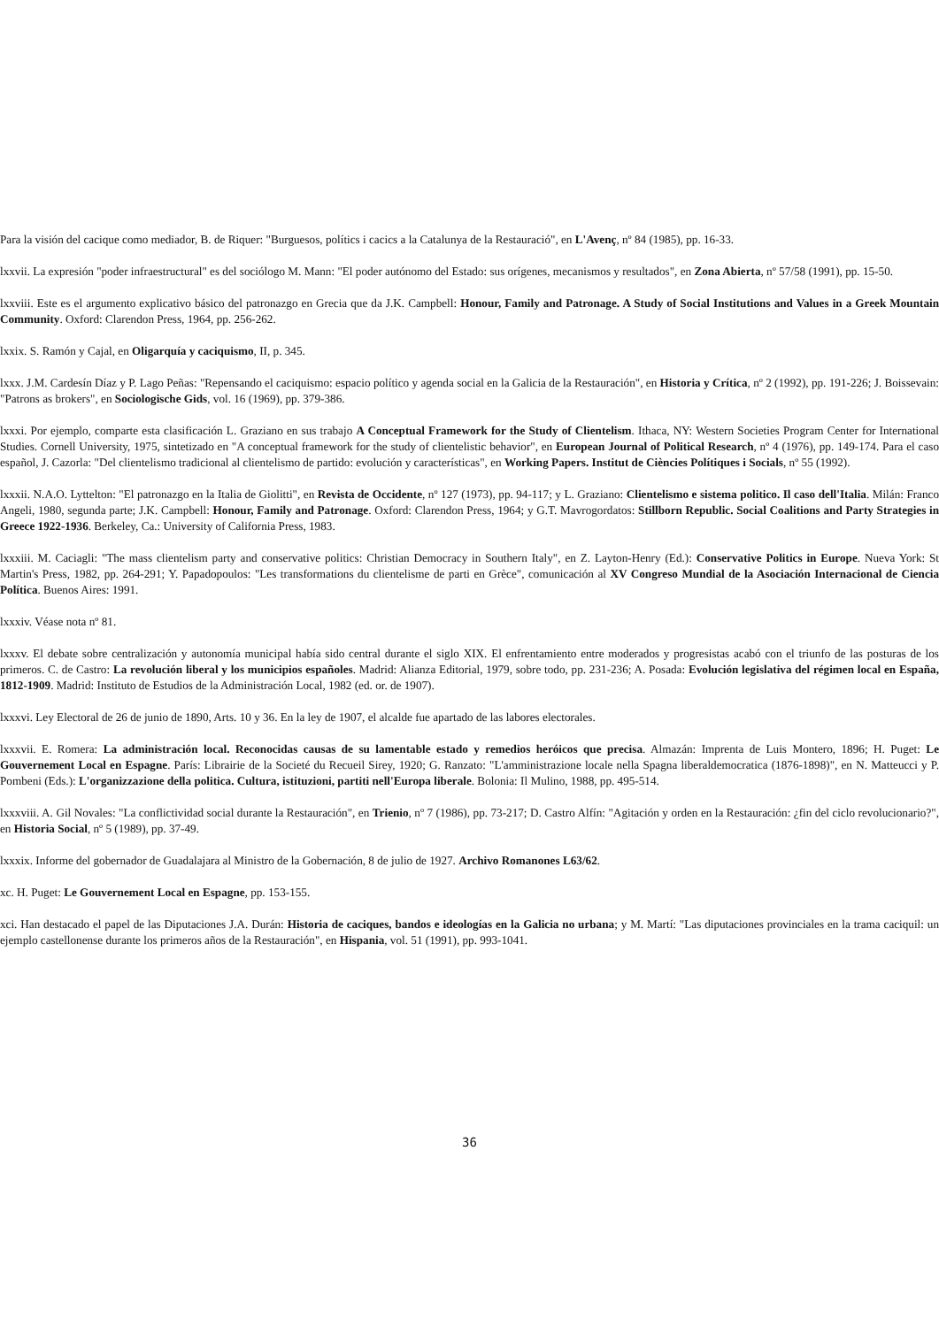Para la visión del cacique como mediador, B. de Riquer: "Burguesos, polítics i cacics a la Catalunya de la Restauració", en L'Avenç, nº 84 (1985), pp. 16-33.
lxxvii. La expresión "poder infraestructural" es del sociólogo M. Mann: "El poder autónomo del Estado: sus orígenes, mecanismos y resultados", en Zona Abierta, nº 57/58 (1991), pp. 15-50.
lxxviii. Este es el argumento explicativo básico del patronazgo en Grecia que da J.K. Campbell: Honour, Family and Patronage. A Study of Social Institutions and Values in a Greek Mountain Community. Oxford: Clarendon Press, 1964, pp. 256-262.
lxxix. S. Ramón y Cajal, en Oligarquía y caciquismo, II, p. 345.
lxxx. J.M. Cardesín Díaz y P. Lago Peñas: "Repensando el caciquismo: espacio político y agenda social en la Galicia de la Restauración", en Historia y Crítica, nº 2 (1992), pp. 191-226; J. Boissevain: "Patrons as brokers", en Sociologische Gids, vol. 16 (1969), pp. 379-386.
lxxxi. Por ejemplo, comparte esta clasificación L. Graziano en sus trabajo A Conceptual Framework for the Study of Clientelism. Ithaca, NY: Western Societies Program Center for International Studies. Cornell University, 1975, sintetizado en "A conceptual framework for the study of clientelistic behavior", en European Journal of Political Research, nº 4 (1976), pp. 149-174. Para el caso español, J. Cazorla: "Del clientelismo tradicional al clientelismo de partido: evolución y características", en Working Papers. Institut de Ciències Polítiques i Socials, nº 55 (1992).
lxxxii. N.A.O. Lyttelton: "El patronazgo en la Italia de Giolitti", en Revista de Occidente, nº 127 (1973), pp. 94-117; y L. Graziano: Clientelismo e sistema politico. Il caso dell'Italia. Milán: Franco Angeli, 1980, segunda parte; J.K. Campbell: Honour, Family and Patronage. Oxford: Clarendon Press, 1964; y G.T. Mavrogordatos: Stillborn Republic. Social Coalitions and Party Strategies in Greece 1922-1936. Berkeley, Ca.: University of California Press, 1983.
lxxxiii. M. Caciagli: "The mass clientelism party and conservative politics: Christian Democracy in Southern Italy", en Z. Layton-Henry (Ed.): Conservative Politics in Europe. Nueva York: St Martin's Press, 1982, pp. 264-291; Y. Papadopoulos: "Les transformations du clientelisme de parti en Grèce", comunicación al XV Congreso Mundial de la Asociación Internacional de Ciencia Política. Buenos Aires: 1991.
lxxxiv. Véase nota nº 81.
lxxxv. El debate sobre centralización y autonomía municipal había sido central durante el siglo XIX. El enfrentamiento entre moderados y progresistas acabó con el triunfo de las posturas de los primeros. C. de Castro: La revolución liberal y los municipios españoles. Madrid: Alianza Editorial, 1979, sobre todo, pp. 231-236; A. Posada: Evolución legislativa del régimen local en España, 1812-1909. Madrid: Instituto de Estudios de la Administración Local, 1982 (ed. or. de 1907).
lxxxvi. Ley Electoral de 26 de junio de 1890, Arts. 10 y 36. En la ley de 1907, el alcalde fue apartado de las labores electorales.
lxxxvii. E. Romera: La administración local. Reconocidas causas de su lamentable estado y remedios heróicos que precisa. Almazán: Imprenta de Luis Montero, 1896; H. Puget: Le Gouvernement Local en Espagne. París: Librairie de la Societé du Recueil Sirey, 1920; G. Ranzato: "L'amministrazione locale nella Spagna liberaldemocratica (1876-1898)", en N. Matteucci y P. Pombeni (Eds.): L'organizzazione della politica. Cultura, istituzioni, partiti nell'Europa liberale. Bolonia: Il Mulino, 1988, pp. 495-514.
lxxxviii. A. Gil Novales: "La conflictividad social durante la Restauración", en Trienio, nº 7 (1986), pp. 73-217; D. Castro Alfín: "Agitación y orden en la Restauración: ¿fin del ciclo revolucionario?", en Historia Social, nº 5 (1989), pp. 37-49.
lxxxix. Informe del gobernador de Guadalajara al Ministro de la Gobernación, 8 de julio de 1927. Archivo Romanones L63/62.
xc. H. Puget: Le Gouvernement Local en Espagne, pp. 153-155.
xci. Han destacado el papel de las Diputaciones J.A. Durán: Historia de caciques, bandos e ideologías en la Galicia no urbana; y M. Martí: "Las diputaciones provinciales en la trama caciquil: un ejemplo castellonense durante los primeros años de la Restauración", en Hispania, vol. 51 (1991), pp. 993-1041.
36